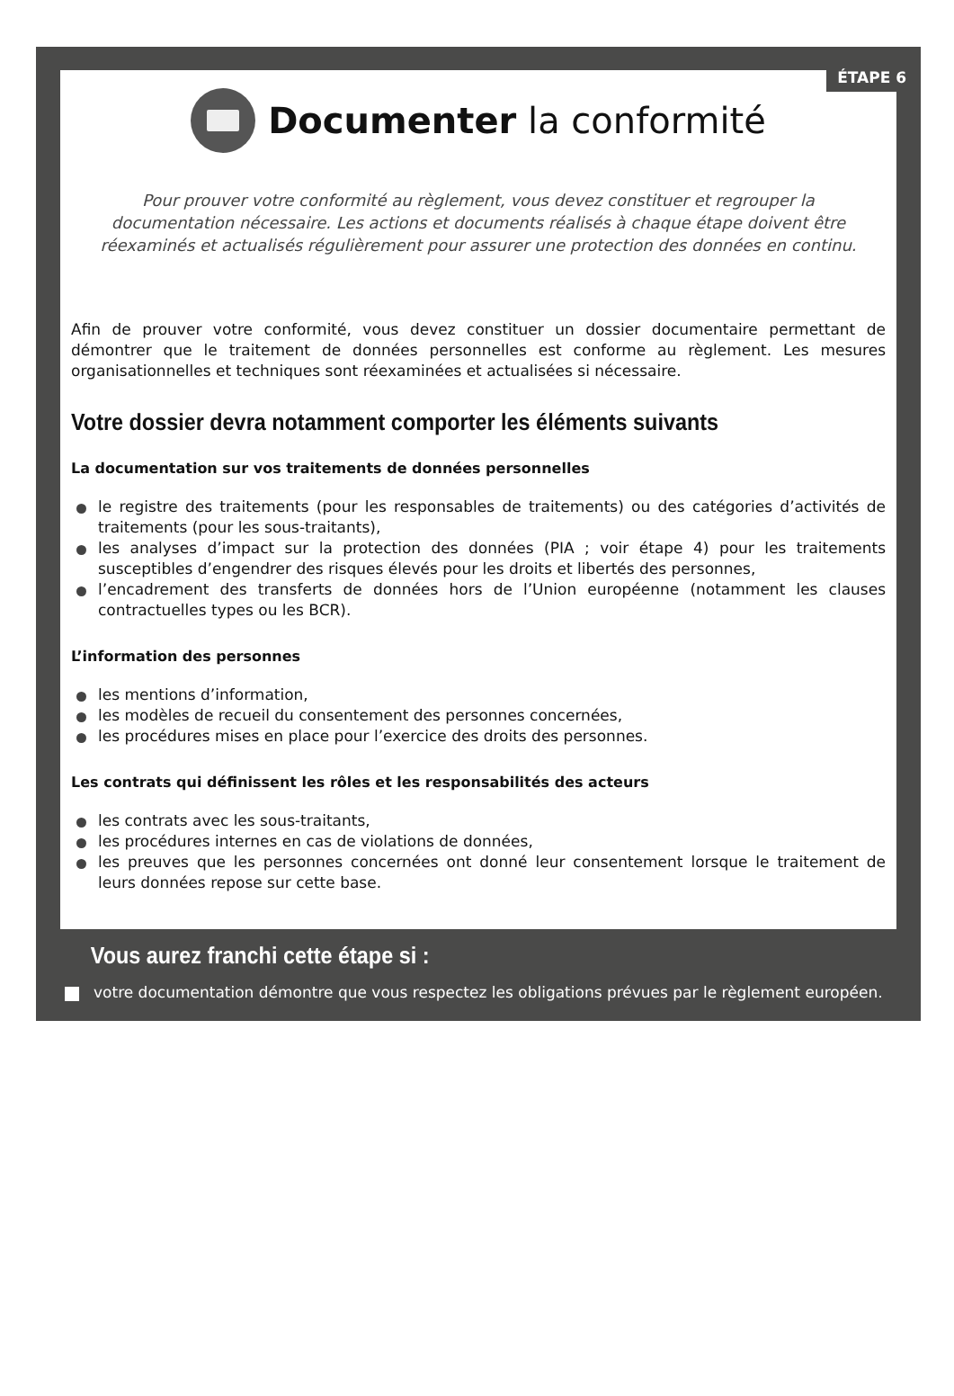ÉTAPE 6
Documenter la conformité
Pour prouver votre conformité au règlement, vous devez constituer et regrouper la documentation nécessaire. Les actions et documents réalisés à chaque étape doivent être réexaminés et actualisés régulièrement pour assurer une protection des données en continu.
Afin de prouver votre conformité, vous devez constituer un dossier documentaire permettant de démontrer que le traitement de données personnelles est conforme au règlement. Les mesures organisationnelles et techniques sont réexaminées et actualisées si nécessaire.
Votre dossier devra notamment comporter les éléments suivants
La documentation sur vos traitements de données personnelles
le registre des traitements (pour les responsables de traitements) ou des catégories d’activités de traitements (pour les sous-traitants),
les analyses d’impact sur la protection des données (PIA ; voir étape 4) pour les traitements susceptibles d’engendrer des risques élevés pour les droits et libertés des personnes,
l’encadrement des transferts de données hors de l’Union européenne (notamment les clauses contractuelles types ou les BCR).
L’information des personnes
les mentions d’information,
les modèles de recueil du consentement des personnes concernées,
les procédures mises en place pour l’exercice des droits des personnes.
Les contrats qui définissent les rôles et les responsabilités des acteurs
les contrats avec les sous-traitants,
les procédures internes en cas de violations de données,
les preuves que les personnes concernées ont donné leur consentement lorsque le traitement de leurs données repose sur cette base.
Vous aurez franchi cette étape si :
votre documentation démontre que vous respectez les obligations prévues par le règlement européen.